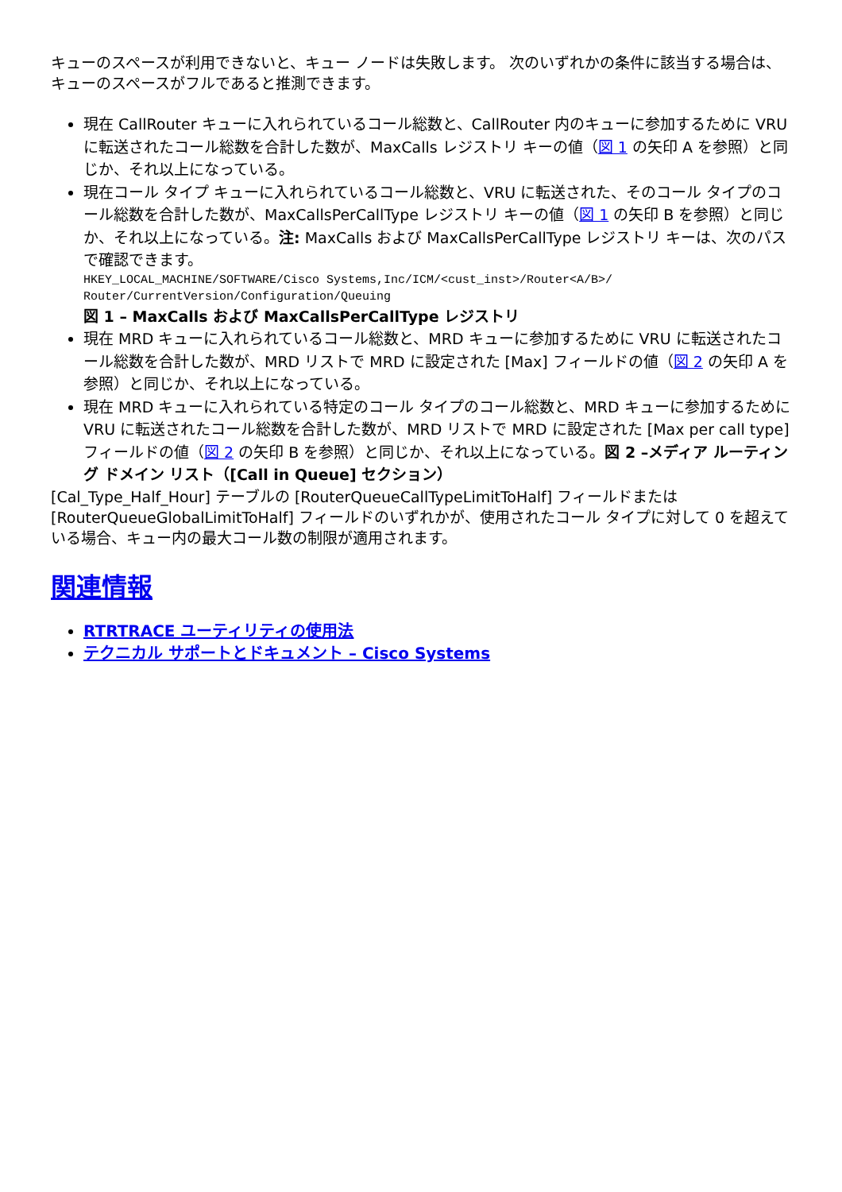キューのスペースが利用できないと、キュー ノードは失敗します。 次のいずれかの条件に該当する場合は、キューのスペースがフルであると推測できます。
現在 CallRouter キューに入れられているコール総数と、CallRouter 内のキューに参加するために VRU に転送されたコール総数を合計した数が、MaxCalls レジストリ キーの値（図 1 の矢印 A を参照）と同じか、それ以上になっている。
現在コール タイプ キューに入れられているコール総数と、VRU に転送された、そのコール タイプのコール総数を合計した数が、MaxCallsPerCallType レジストリ キーの値（図 1 の矢印 B を参照）と同じか、それ以上になっている。注: MaxCalls および MaxCallsPerCallType レジストリ キーは、次のパスで確認できます。
HKEY_LOCAL_MACHINE/SOFTWARE/Cisco Systems,Inc/ICM/<cust_inst>/Router<A/B>/ Router/CurrentVersion/Configuration/Queuing
図 1 – MaxCalls および MaxCallsPerCallType レジストリ
現在 MRD キューに入れられているコール総数と、MRD キューに参加するために VRU に転送されたコール総数を合計した数が、MRD リストで MRD に設定された [Max] フィールドの値（図 2 の矢印 A を参照）と同じか、それ以上になっている。
現在 MRD キューに入れられている特定のコール タイプのコール総数と、MRD キューに参加するために VRU に転送されたコール総数を合計した数が、MRD リストで MRD に設定された [Max per call type] フィールドの値（図 2 の矢印 B を参照）と同じか、それ以上になっている。図 2 –メディア ルーティング ドメイン リスト（[Call in Queue] セクション）
[Cal_Type_Half_Hour] テーブルの [RouterQueueCallTypeLimitToHalf] フィールドまたは [RouterQueueGlobalLimitToHalf] フィールドのいずれかが、使用されたコール タイプに対して 0 を超えている場合、キュー内の最大コール数の制限が適用されます。
関連情報
RTRTRACE ユーティリティの使用法
テクニカル サポートとドキュメント – Cisco Systems